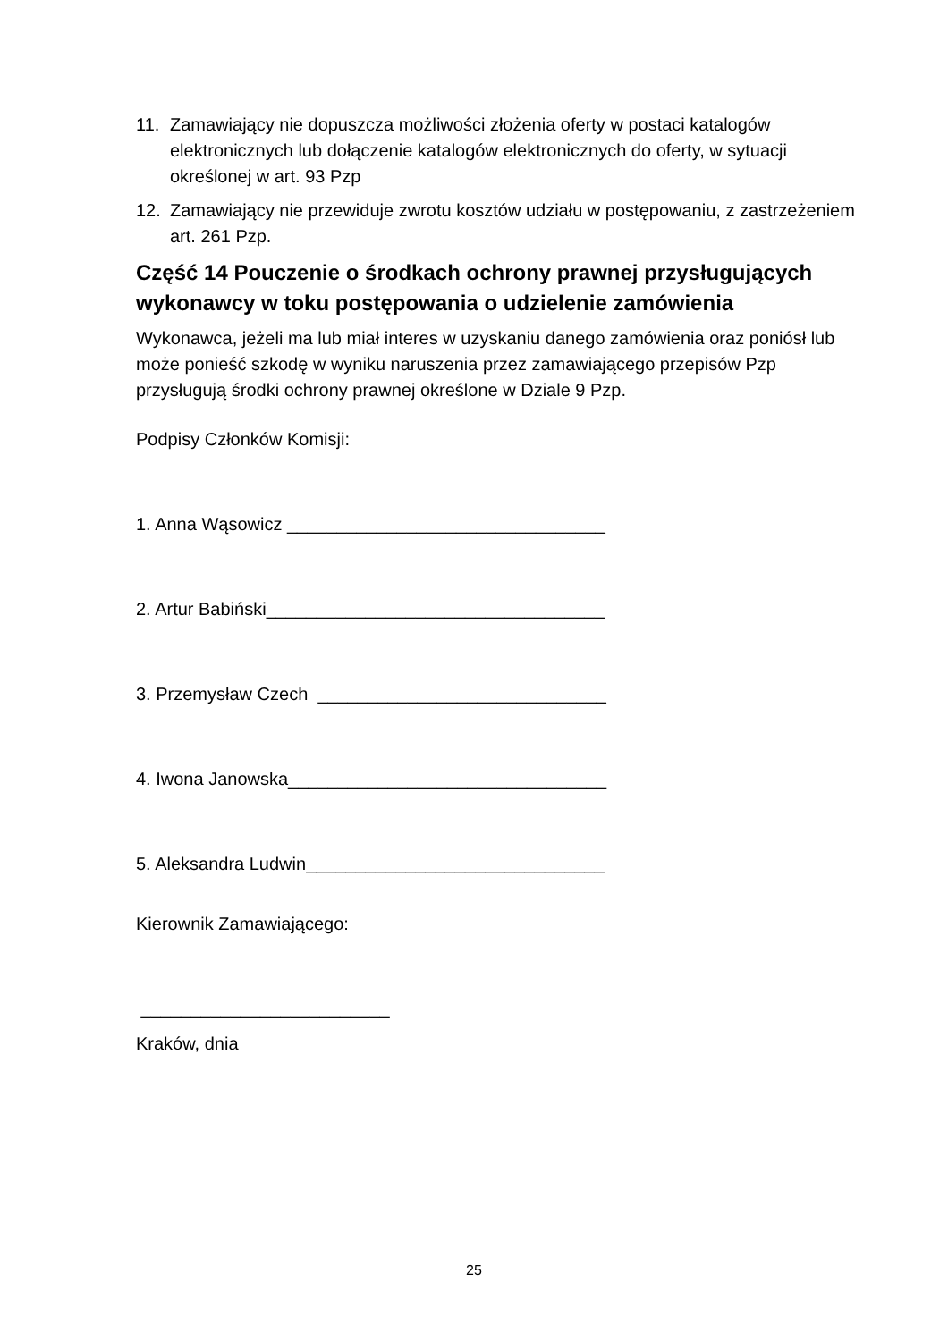11. Zamawiający nie dopuszcza możliwości złożenia oferty w postaci katalogów elektronicznych lub dołączenie katalogów elektronicznych do oferty, w sytuacji określonej w art. 93 Pzp
12. Zamawiający nie przewiduje zwrotu kosztów udziału w postępowaniu, z zastrzeżeniem art. 261 Pzp.
Część 14 Pouczenie o środkach ochrony prawnej przysługujących wykonawcy w toku postępowania o udzielenie zamówienia
Wykonawca, jeżeli ma lub miał interes w uzyskaniu danego zamówienia oraz poniósł lub może ponieść szkodę w wyniku naruszenia przez zamawiającego przepisów Pzp przysługują środki ochrony prawnej określone w Dziale 9 Pzp.
Podpisy Członków Komisji:
1. Anna Wąsowicz ________________________________
2. Artur Babiński__________________________________
3. Przemysław Czech _____________________________
4. Iwona Janowska________________________________
5. Aleksandra Ludwin______________________________
Kierownik Zamawiającego:
_________________________
Kraków, dnia
25